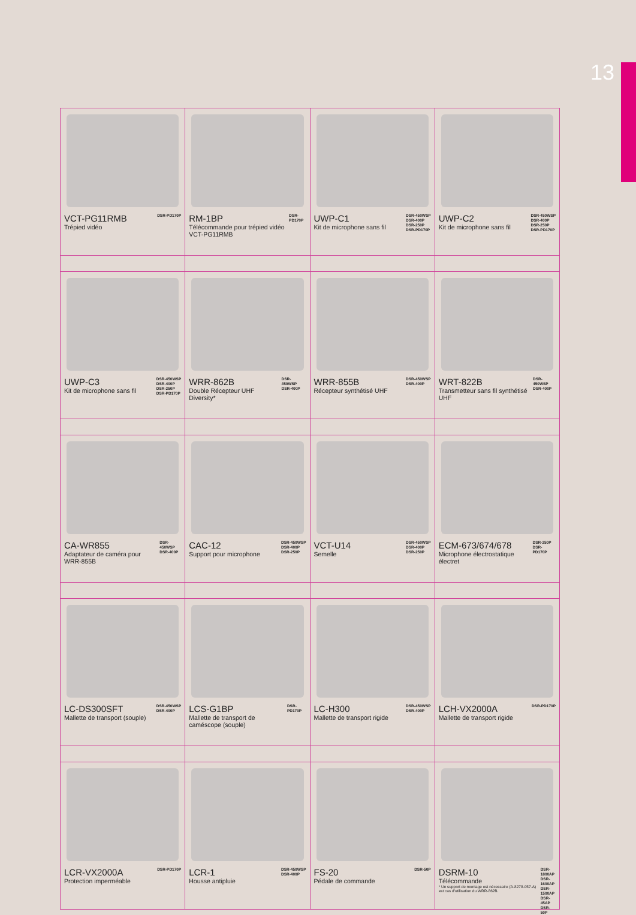13
| VCT-PG11RMB Trépied vidéo DSR-PD170P | RM-1BP Télécommande pour trépied vidéo VCT-PG11RMB DSR-PD170P | UWP-C1 Kit de microphone sans fil DSR-450WSP DSR-400P DSR-250P DSR-PD170P | UWP-C2 Kit de microphone sans fil DSR-450WSP DSR-400P DSR-250P DSR-PD170P |
| UWP-C3 Kit de microphone sans fil DSR-450WSP DSR-400P DSR-250P DSR-PD170P | WRR-862B Double Récepteur UHF Diversity* DSR-450WSP DSR-400P | WRR-855B Récepteur synthétisé UHF DSR-450WSP DSR-400P | WRT-822B Transmetteur sans fil synthétisé UHF DSR-450WSP DSR-400P |
| CA-WR855 Adaptateur de caméra pour WRR-855B DSR-450WSP DSR-400P | CAC-12 Support pour microphone DSR-450WSP DSR-400P DSR-250P | VCT-U14 Semelle DSR-450WSP DSR-400P DSR-250P | ECM-673/674/678 Microphone électrostatique électret DSR-250P DSR-PD170P |
| LC-DS300SFT Mallette de transport (souple) DSR-450WSP DSR-400P | LCS-G1BP Mallette de transport de caméscope (souple) DSR-PD170P | LC-H300 Mallette de transport rigide DSR-450WSP DSR-400P | LCH-VX2000A Mallette de transport rigide DSR-PD170P |
| LCR-VX2000A Protection imperméable DSR-PD170P | LCR-1 Housse antipluie DSR-450WSP DSR-400P | FS-20 Pédale de commande DSR-50P | DSRM-10 Télécommande * Un support de montage est nécessaire (A-8278-057-A) est cas d'utilisation du WRR-862B. DSR-1800AP DSR-1600AP DSR-1500AP DSR-45AP DSR-50P |